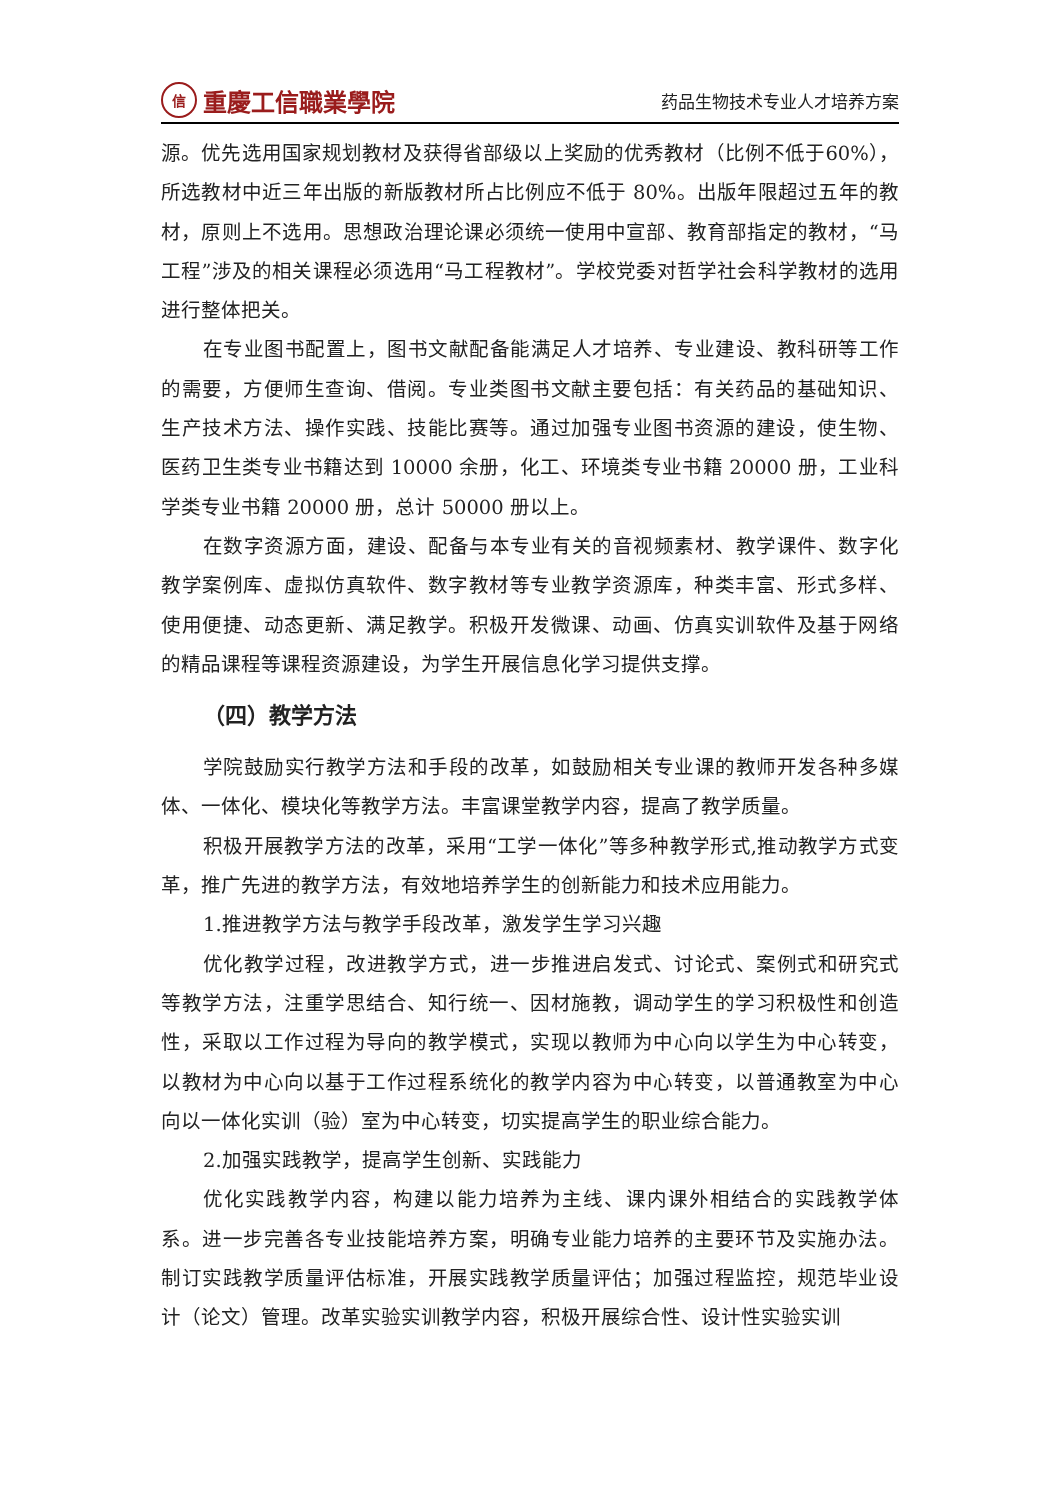信重慶工信職業學院
药品生物技术专业人才培养方案
源。优先选用国家规划教材及获得省部级以上奖励的优秀教材（比例不低于60%），所选教材中近三年出版的新版教材所占比例应不低于 80%。出版年限超过五年的教材，原则上不选用。思想政治理论课必须统一使用中宣部、教育部指定的教材，“马工程”涉及的相关课程必须选用“马工程教材”。学校党委对哲学社会科学教材的选用进行整体把关。
在专业图书配置上，图书文献配备能满足人才培养、专业建设、教科研等工作的需要，方便师生查询、借阅。专业类图书文献主要包括：有关药品的基础知识、生产技术方法、操作实践、技能比赛等。通过加强专业图书资源的建设，使生物、医药卫生类专业书籍达到 10000 余册，化工、环境类专业书籍 20000 册，工业科学类专业书籍 20000 册，总计 50000 册以上。
在数字资源方面，建设、配备与本专业有关的音视频素材、教学课件、数字化教学案例库、虚拟仿真软件、数字教材等专业教学资源库，种类丰富、形式多样、使用便捷、动态更新、满足教学。积极开发微课、动画、仿真实训软件及基于网络的精品课程等课程资源建设，为学生开展信息化学习提供支撑。
（四）教学方法
学院鼓励实行教学方法和手段的改革，如鼓励相关专业课的教师开发各种多媒体、一体化、模块化等教学方法。丰富课堂教学内容，提高了教学质量。
积极开展教学方法的改革，采用“工学一体化”等多种教学形式,推动教学方式变革，推广先进的教学方法，有效地培养学生的创新能力和技术应用能力。
1.推进教学方法与教学手段改革，激发学生学习兴趣
优化教学过程，改进教学方式，进一步推进启发式、讨论式、案例式和研究式等教学方法，注重学思结合、知行统一、因材施教，调动学生的学习积极性和创造性，采取以工作过程为导向的教学模式，实现以教师为中心向以学生为中心转变，以教材为中心向以基于工作过程系统化的教学内容为中心转变，以普通教室为中心向以一体化实训（验）室为中心转变，切实提高学生的职业综合能力。
2.加强实践教学，提高学生创新、实践能力
优化实践教学内容，构建以能力培养为主线、课内课外相结合的实践教学体系。进一步完善各专业技能培养方案，明确专业能力培养的主要环节及实施办法。制订实践教学质量评估标准，开展实践教学质量评估；加强过程监控，规范毕业设计（论文）管理。改革实验实训教学内容，积极开展综合性、设计性实验实训